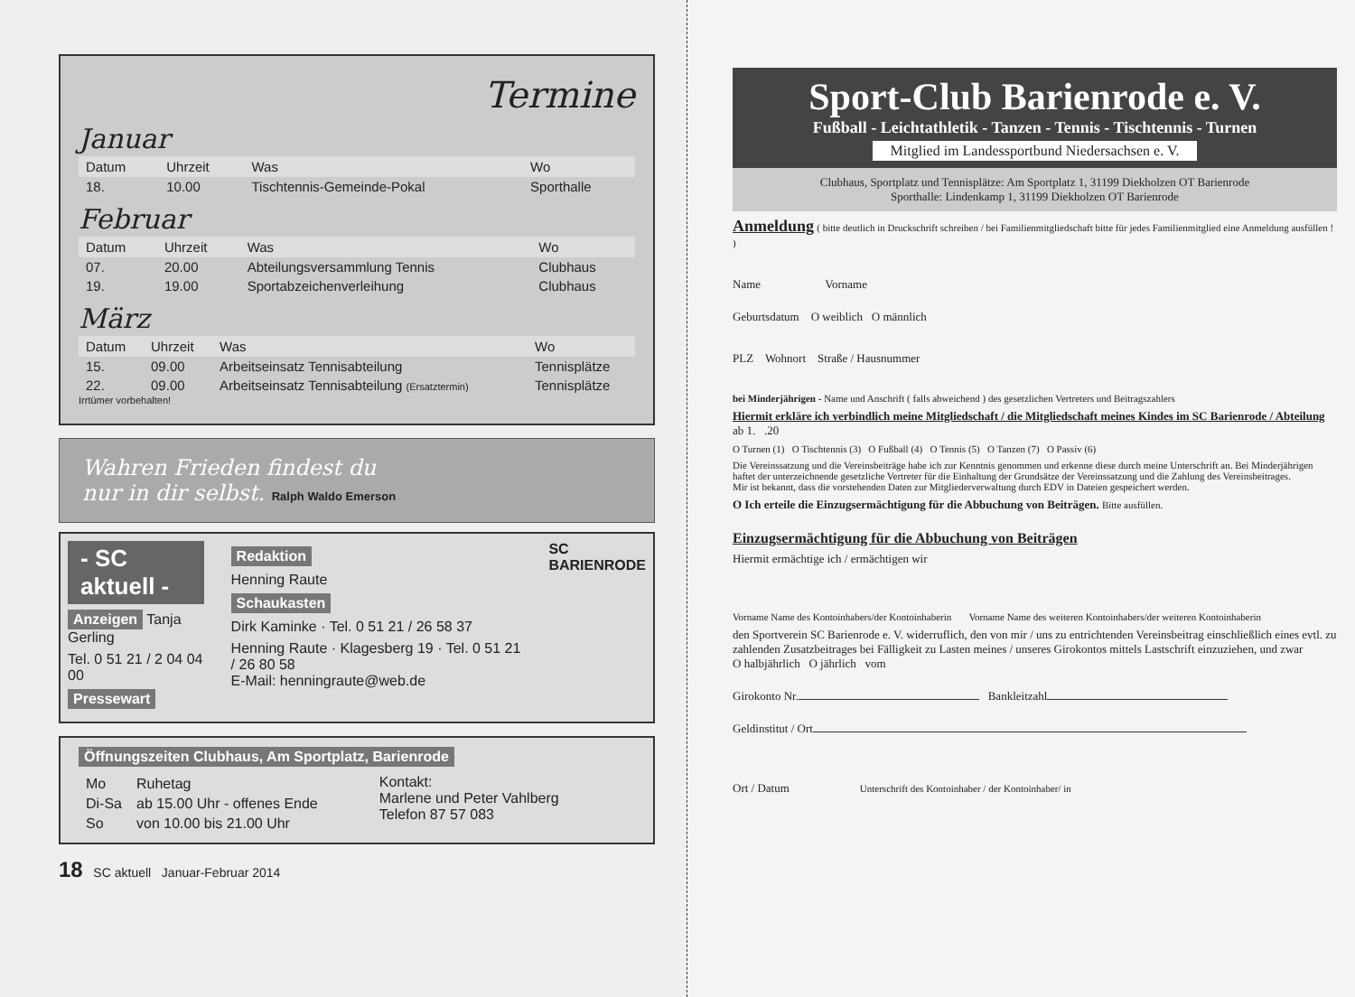Termine
Januar
| Datum | Uhrzeit | Was | Wo |
| --- | --- | --- | --- |
| 18. | 10.00 | Tischtennis-Gemeinde-Pokal | Sporthalle |
Februar
| Datum | Uhrzeit | Was | Wo |
| --- | --- | --- | --- |
| 07. | 20.00 | Abteilungsversammlung Tennis | Clubhaus |
| 19. | 19.00 | Sportabzeichenverleihung | Clubhaus |
März
| Datum | Uhrzeit | Was | Wo |
| --- | --- | --- | --- |
| 15. | 09.00 | Arbeitseinsatz Tennisabteilung | Tennisplätze |
| 22. | 09.00 | Arbeitseinsatz Tennisabteilung (Ersatztermin) | Tennisplätze |
Irrtümer vorbehalten!
Wahren Frieden findest du
nur in dir selbst. Ralph Waldo Emerson
- SC aktuell -
Anzeigen Tanja Gerling
Tel. 0 51 21 / 2 04 04 00
Pressewart
Redaktion
Henning Raute
Schaukasten
Dirk Kaminke · Tel. 0 51 21 / 26 58 37
Henning Raute · Klagesberg 19 · Tel. 0 51 21 / 26 80 58
E-Mail: henningraute@web.de
SC
BARIENRODE
Öffnungszeiten Clubhaus, Am Sportplatz, Barienrode
| Mo | Ruhetag |
| Di-Sa | ab 15.00 Uhr - offenes Ende |
| So | von 10.00 bis 21.00 Uhr |
Kontakt:
Marlene und Peter Vahlberg
Telefon 87 57 083
18 SC aktuell Januar-Februar 2014
Sport-Club Barienrode e. V.
Fußball - Leichtathletik - Tanzen - Tennis - Tischtennis - Turnen
Mitglied im Landessportbund Niedersachsen e. V.
Clubhaus, Sportplatz und Tennisplätze: Am Sportplatz 1, 31199 Diekholzen OT Barienrode
Sporthalle: Lindenkamp 1, 31199 Diekholzen OT Barienrode
Anmeldung ( bitte deutlich in Druckschrift schreiben / bei Familienmitgliedschaft bitte für jedes Familienmitglied eine Anmeldung ausfüllen ! )
Name Vorname
Geburtsdatum O weiblich O männlich
PLZ Wohnort Straße / Hausnummer
bei Minderjährigen - Name und Anschrift ( falls abweichend ) des gesetzlichen Vertreters und Beitragszahlers
Hiermit erkläre ich verbindlich meine Mitgliedschaft / die Mitgliedschaft meines Kindes im SC Barienrode / Abteilung ab 1. .20
O Turnen (1) O Tischtennis (3) O Fußball (4) O Tennis (5) O Tanzen (7) O Passiv (6)
Die Vereinssatzung und die Vereinsbeiträge habe ich zur Kenntnis genommen und erkenne diese durch meine Unterschrift an. Bei Minderjährigen haftet der unterzeichnende gesetzliche Vertreter für die Einhaltung der Grundsätze der Vereinssatzung und die Zahlung des Vereinsbeitrages.
Mir ist bekannt, dass die vorstehenden Daten zur Mitgliederverwaltung durch EDV in Dateien gespeichert werden.
O Ich erteile die Einzugsermächtigung für die Abbuchung von Beiträgen. Bitte ausfüllen.
Einzugsermächtigung für die Abbuchung von Beiträgen
Hiermit ermächtige ich / ermächtigen wir
Vorname Name des Kontoinhabers/der Kontoinhaberin Vorname Name des weiteren Kontoinhabers/der weiteren Kontoinhaberin
den Sportverein SC Barienrode e. V. widerruflich, den von mir / uns zu entrichtenden Vereinsbeitrag einschließlich eines evtl. zu zahlenden Zusatzbeitrages bei Fälligkeit zu Lasten meines / unseres Girokontos mittels Lastschrift einzuziehen, und zwar
O halbjährlich O jährlich vom
Girokonto Nr. Bankleitzahl
Geldinstitut / Ort
Ort / Datum Unterschrift des Kontoinhaber / der Kontoinhaber/ in